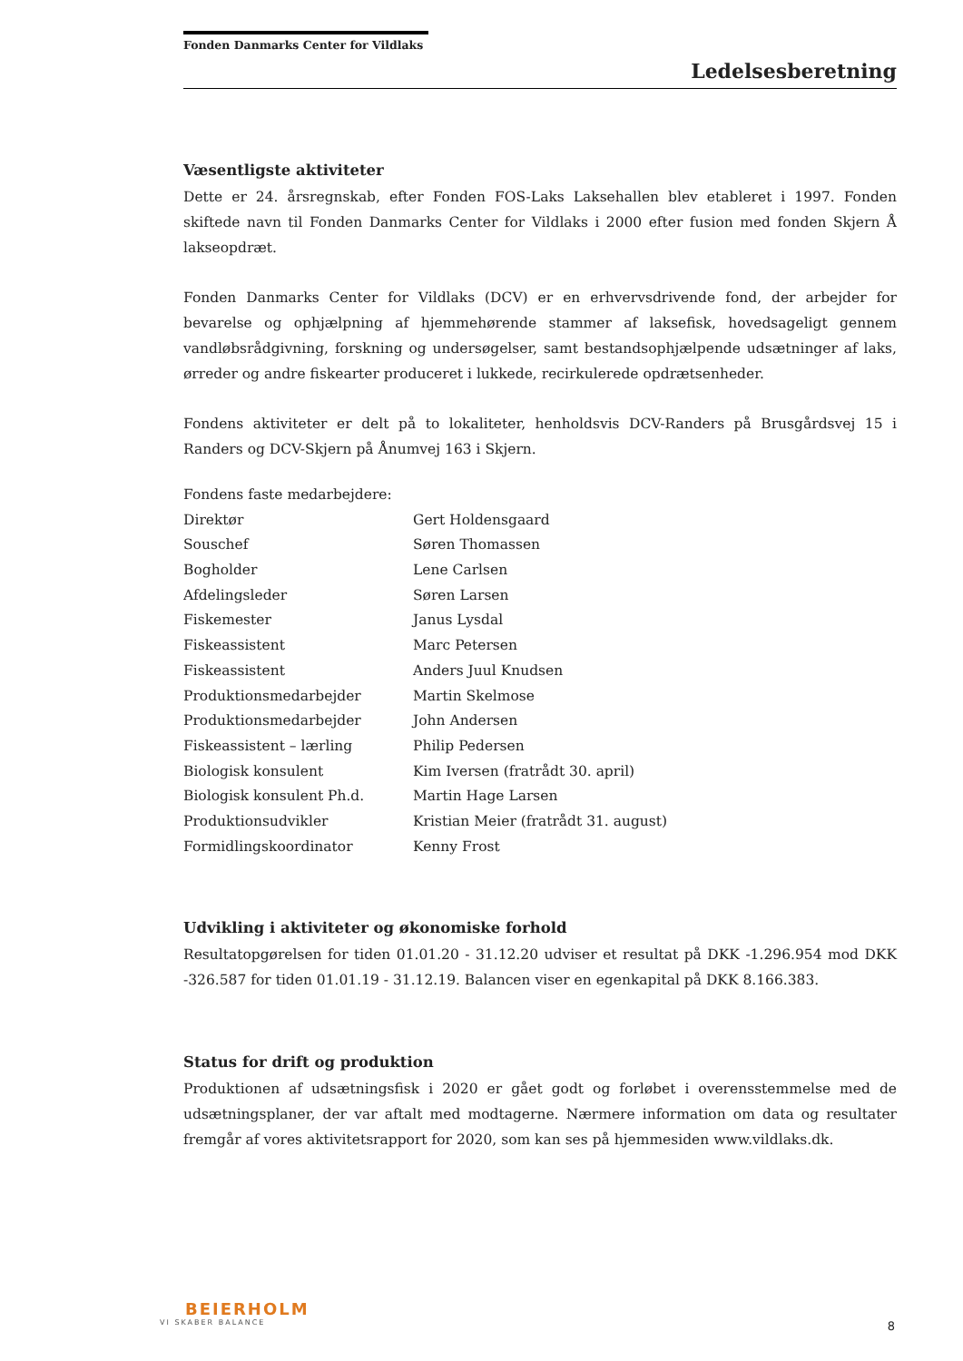Fonden Danmarks Center for Vildlaks
Ledelsesberetning
Væsentligste aktiviteter
Dette er 24. årsregnskab, efter Fonden FOS-Laks Laksehallen blev etableret i 1997. Fonden skiftede navn til Fonden Danmarks Center for Vildlaks i 2000 efter fusion med fonden Skjern Å lakseopdræt.
Fonden Danmarks Center for Vildlaks (DCV) er en erhvervsdrivende fond, der arbejder for bevarelse og ophjælpning af hjemmehørende stammer af laksefisk, hovedsageligt gennem vandløbsrådgivning, forskning og undersøgelser, samt bestandsophjælpende udsætninger af laks, ørreder og andre fiskearter produceret i lukkede, recirkulerede opdrætsenheder.
Fondens aktiviteter er delt på to lokaliteter, henholdsvis DCV-Randers på Brusgårdsvej 15 i Randers og DCV-Skjern på Ånumvej 163 i Skjern.
| Fondens faste medarbejdere: | |
| Direktør | Gert Holdensgaard |
| Souschef | Søren Thomassen |
| Bogholder | Lene Carlsen |
| Afdelingsleder | Søren Larsen |
| Fiskemester | Janus Lysdal |
| Fiskeassistent | Marc Petersen |
| Fiskeassistent | Anders Juul Knudsen |
| Produktionsmedarbejder | Martin Skelmose |
| Produktionsmedarbejder | John Andersen |
| Fiskeassistent – lærling | Philip Pedersen |
| Biologisk konsulent | Kim Iversen (fratrådt 30. april) |
| Biologisk konsulent Ph.d. | Martin Hage Larsen |
| Produktionsudvikler | Kristian Meier (fratrådt 31. august) |
| Formidlingskoordinator | Kenny Frost |
Udvikling i aktiviteter og økonomiske forhold
Resultatopgørelsen for tiden 01.01.20 - 31.12.20 udviser et resultat på DKK -1.296.954 mod DKK -326.587 for tiden 01.01.19 - 31.12.19. Balancen viser en egenkapital på DKK 8.166.383.
Status for drift og produktion
Produktionen af udsætningsfisk i 2020 er gået godt og forløbet i overensstemmelse med de udsætningsplaner, der var aftalt med modtagerne. Nærmere information om data og resultater fremgår af vores aktivitetsrapport for 2020, som kan ses på hjemmesiden www.vildlaks.dk.
BEIERHOLM
VI SKABER BALANCE
8